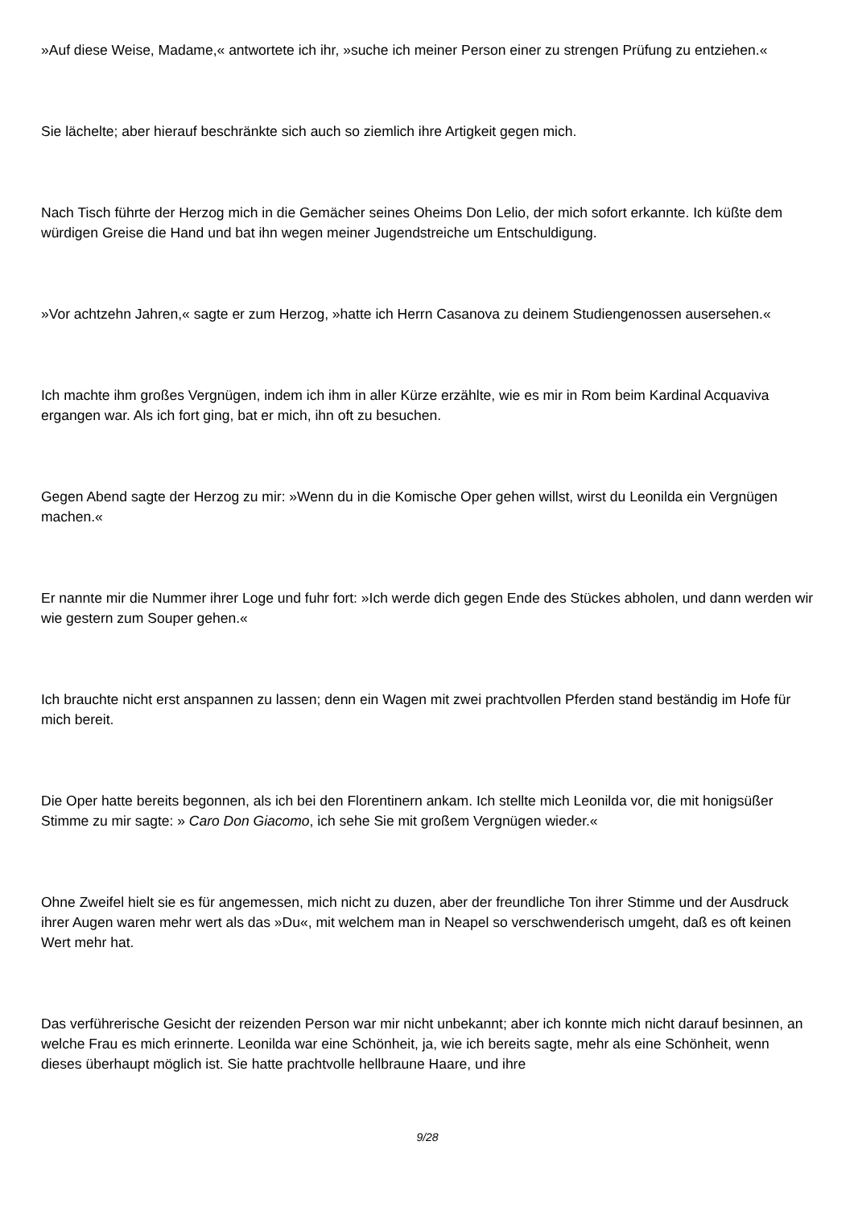»Auf diese Weise, Madame,« antwortete ich ihr, »suche ich meiner Person einer zu strengen Prüfung zu entziehen.«
Sie lächelte; aber hierauf beschränkte sich auch so ziemlich ihre Artigkeit gegen mich.
Nach Tisch führte der Herzog mich in die Gemächer seines Oheims Don Lelio, der mich sofort erkannte. Ich küßte dem würdigen Greise die Hand und bat ihn wegen meiner Jugendstreiche um Entschuldigung.
»Vor achtzehn Jahren,« sagte er zum Herzog, »hatte ich Herrn Casanova zu deinem Studiengenossen ausersehen.«
Ich machte ihm großes Vergnügen, indem ich ihm in aller Kürze erzählte, wie es mir in Rom beim Kardinal Acquaviva ergangen war. Als ich fort ging, bat er mich, ihn oft zu besuchen.
Gegen Abend sagte der Herzog zu mir: »Wenn du in die Komische Oper gehen willst, wirst du Leonilda ein Vergnügen machen.«
Er nannte mir die Nummer ihrer Loge und fuhr fort: »Ich werde dich gegen Ende des Stückes abholen, und dann werden wir wie gestern zum Souper gehen.«
Ich brauchte nicht erst anspannen zu lassen; denn ein Wagen mit zwei prachtvollen Pferden stand beständig im Hofe für mich bereit.
Die Oper hatte bereits begonnen, als ich bei den Florentinern ankam. Ich stellte mich Leonilda vor, die mit honigsüßer Stimme zu mir sagte: » Caro Don Giacomo, ich sehe Sie mit großem Vergnügen wieder.«
Ohne Zweifel hielt sie es für angemessen, mich nicht zu duzen, aber der freundliche Ton ihrer Stimme und der Ausdruck ihrer Augen waren mehr wert als das »Du«, mit welchem man in Neapel so verschwenderisch umgeht, daß es oft keinen Wert mehr hat.
Das verführerische Gesicht der reizenden Person war mir nicht unbekannt; aber ich konnte mich nicht darauf besinnen, an welche Frau es mich erinnerte. Leonilda war eine Schönheit, ja, wie ich bereits sagte, mehr als eine Schönheit, wenn dieses überhaupt möglich ist. Sie hatte prachtvolle hellbraune Haare, und ihre
9/28